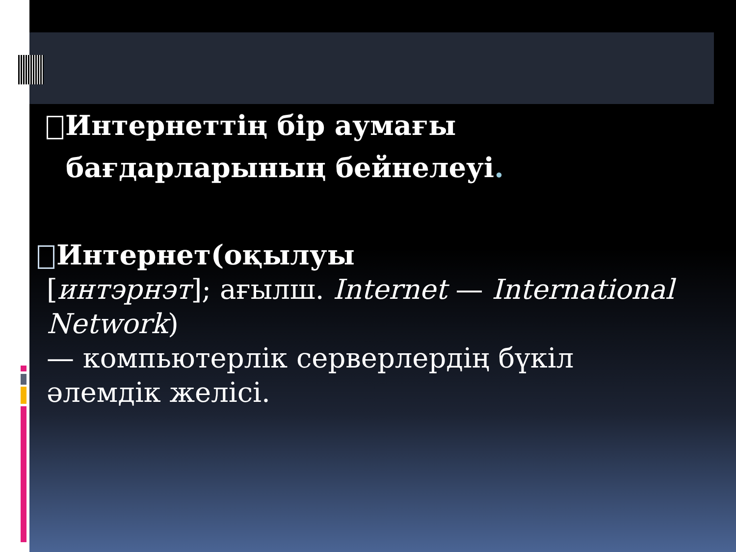Интернеттің бір аумағы
бағдарларының бейнелеуі.
Интернет(оқылуы
[интэрнэт]; ағылш. Internet — International Network)
— компьютерлік серверлердің бүкіл әлемдік желісі.